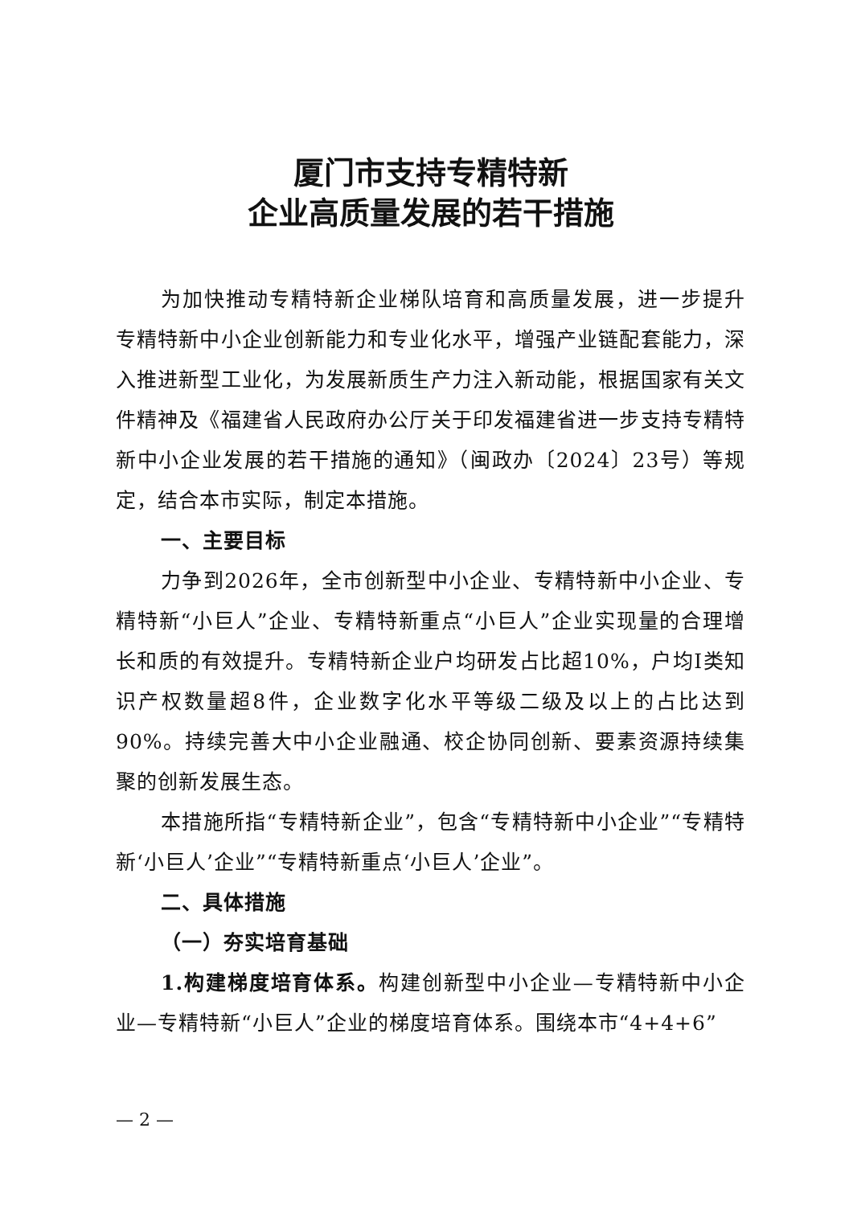厦门市支持专精特新
企业高质量发展的若干措施
为加快推动专精特新企业梯队培育和高质量发展，进一步提升专精特新中小企业创新能力和专业化水平，增强产业链配套能力，深入推进新型工业化，为发展新质生产力注入新动能，根据国家有关文件精神及《福建省人民政府办公厅关于印发福建省进一步支持专精特新中小企业发展的若干措施的通知》（闽政办〔2024〕23号）等规定，结合本市实际，制定本措施。
一、主要目标
力争到2026年，全市创新型中小企业、专精特新中小企业、专精特新“小巨人”企业、专精特新重点“小巨人”企业实现量的合理增长和质的有效提升。专精特新企业户均研发占比超10%，户均I类知识产权数量超8件，企业数字化水平等级二级及以上的占比达到90%。持续完善大中小企业融通、校企协同创新、要素资源持续集聚的创新发展生态。
本措施所指“专精特新企业”，包含“专精特新中小企业”“专精特新‘小巨人’企业”“专精特新重点‘小巨人’企业”。
二、具体措施
（一）夯实培育基础
1.构建梯度培育体系。构建创新型中小企业—专精特新中小企业—专精特新“小巨人”企业的梯度培育体系。围绕本市“4+4+6”
— 2 —